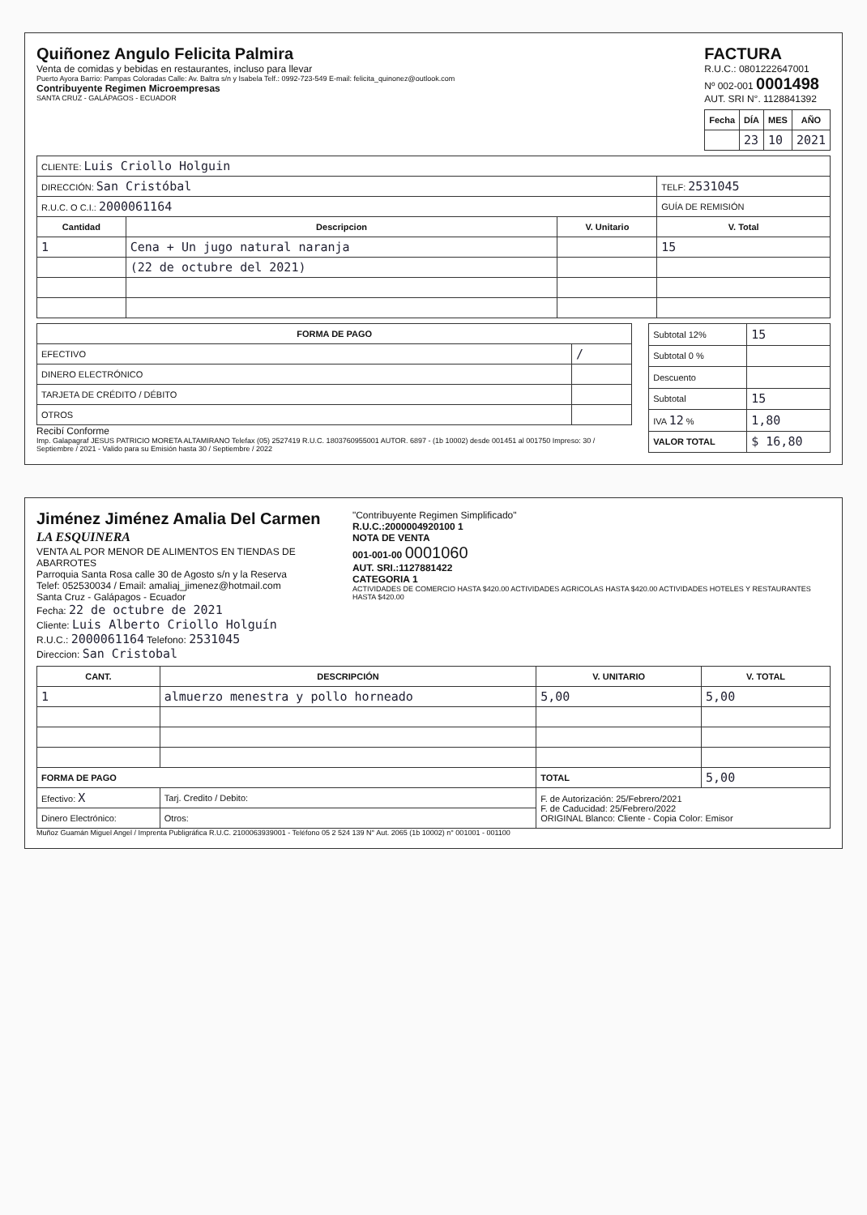Quiñonez Angulo Felicita Palmira
Venta de comidas y bebidas en restaurantes, incluso para llevar
Puerto Ayora Barrio: Pampas Coloradas Calle: Av. Baltra s/n y Isabela Telf.: 0992-723-549 E-mail: felicita_quinonez@outlook.com
Contribuyente Regimen Microempresas
SANTA CRUZ - GALÁPAGOS - ECUADOR
FACTURA
R.U.C.: 0801222647001
Nº 002-001 0001498
AUT. SRI N°. 1128841392
| Fecha | DÍA | MES | AÑO |
| --- | --- | --- | --- |
| | 23 | 10 | 2021 |
| CLIENTE: Luis Criollo Holguin | | | |
| DIRECCIÓN: San Cristóbal | | | TELF: 2531045 |
| R.U.C. O C.I.: 2000061164 | | | GUÍA DE REMISIÓN |
| Cantidad | Descripcion | V. Unitario | V. Total |
| 1 | Cena + Un jugo natural naranja | | 15 |
| | (22 de octubre del 2021) | | |
| FORMA DE PAGO | |
| --- | --- |
| EFECTIVO | / |
| DINERO ELECTRÓNICO | |
| TARJETA DE CRÉDITO / DÉBITO | |
| OTROS | |
Recibí Conforme
Imp. Galapagraf JESUS PATRICIO MORETA ALTAMIRANO Telefax (05) 2527419 R.U.C. 1803760955001 AUTOR. 6897 - (1b 10002) desde 001451 al 001750 Impreso: 30 / Septiembre / 2021 - Valido para su Emisión hasta 30 / Septiembre / 2022
| Subtotal 12% | 15 |
| Subtotal 0 % | |
| Descuento | |
| Subtotal | 15 |
| IVA 12 % | 1,80 |
| VALOR TOTAL | $ 16,80 |
Jiménez Jiménez Amalia Del Carmen
LA ESQUINERA
VENTA AL POR MENOR DE ALIMENTOS EN TIENDAS DE ABARROTES
Parroquia Santa Rosa calle 30 de Agosto s/n y la Reserva
Telef: 052530034 / Email: amaliaj_jimenez@hotmail.com
Santa Cruz - Galápagos - Ecuador
"Contribuyente Regimen Simplificado"
R.U.C.:2000004920100 1
NOTA DE VENTA
001-001-00 0001060
AUT. SRI.:1127881422
CATEGORIA 1
ACTIVIDADES DE COMERCIO HASTA $420.00 ACTIVIDADES AGRICOLAS HASTA $420.00 ACTIVIDADES HOTELES Y RESTAURANTES HASTA $420.00
Fecha: 22 de octubre de 2021
Cliente: Luis Alberto Criollo Holguín
R.U.C.: 2000061164 Telefono: 2531045
Direccion: San Cristobal
| CANT. | DESCRIPCIÓN | V. UNITARIO | V. TOTAL |
| --- | --- | --- | --- |
| 1 | almuerzo menestra y pollo horneado | 5,00 | 5,00 |
| FORMA DE PAGO | | TOTAL | 5,00 |
| Efectivo: X | Tarj. Credito / Debito: | F. de Autorización: 25/Febrero/2021 F. de Caducidad: 25/Febrero/2022 ORIGINAL Blanco: Cliente - Copia Color: Emisor | |
| Dinero Electrónico: | Otros: | | |
Muñoz Guamán Miguel Angel / Imprenta Publigráfica R.U.C. 2100063939001 - Teléfono 05 2 524 139 N° Aut. 2065 (1b 10002) n° 001001 - 001100